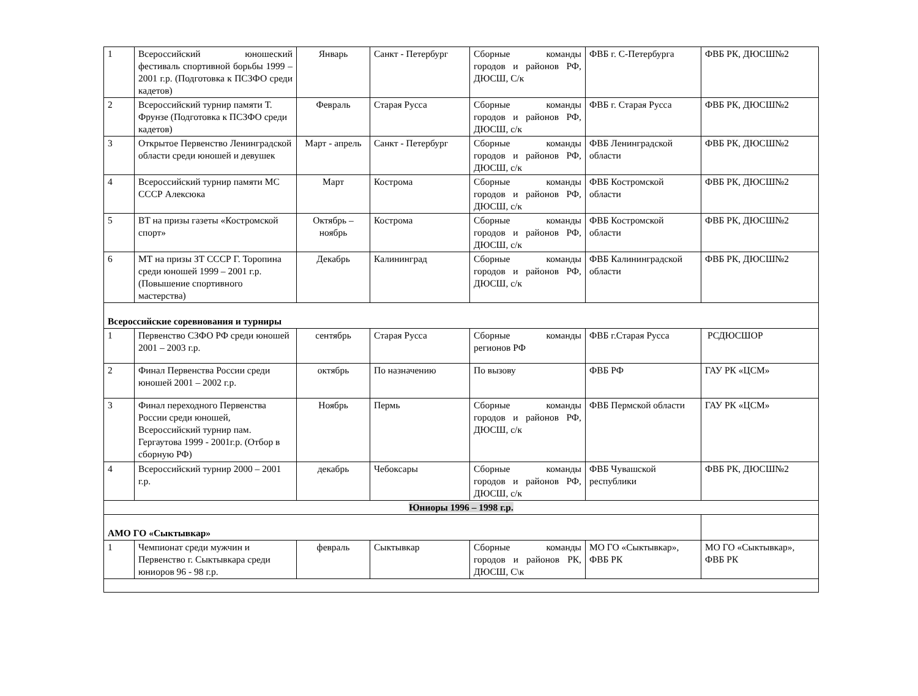| 1 | Всероссийский юношеский фестиваль спортивной борьбы 1999 – 2001 г.р. (Подготовка к ПСЗФО среди кадетов) | Январь | Санкт - Петербург | Сборные команды городов и районов РФ, ДЮСШ, С/к | ФВБ г. С-Петербурга | ФВБ РК, ДЮСШ№2 |
| 2 | Всероссийский турнир памяти Т. Фрунзе (Подготовка к ПСЗФО среди кадетов) | Февраль | Старая Русса | Сборные команды городов и районов РФ, ДЮСШ, с/к | ФВБ г. Старая Русса | ФВБ РК, ДЮСШ№2 |
| 3 | Открытое Первенство Ленинградской области среди юношей и девушек | Март - апрель | Санкт - Петербург | Сборные команды городов и районов РФ, ДЮСШ, с/к | ФВБ Ленинградской области | ФВБ РК, ДЮСШ№2 |
| 4 | Всероссийский турнир памяти МС СССР Алексюка | Март | Кострома | Сборные команды городов и районов РФ, ДЮСШ, с/к | ФВБ Костромской области | ФВБ РК, ДЮСШ№2 |
| 5 | ВТ на призы газеты «Костромской спорт» | Октябрь – ноябрь | Кострома | Сборные команды городов и районов РФ, ДЮСШ, с/к | ФВБ Костромской области | ФВБ РК, ДЮСШ№2 |
| 6 | МТ на призы ЗТ СССР Г. Торопина среди юношей 1999 – 2001 г.р. (Повышение спортивного мастерства) | Декабрь | Калининград | Сборные команды городов и районов РФ, ДЮСШ, с/к | ФВБ Калининградской области | ФВБ РК, ДЮСШ№2 |
| Всероссийские соревнования и турниры | | | | | | |
| 1 | Первенство СЗФО РФ среди юношей 2001 – 2003 г.р. | сентябрь | Старая Русса | Сборные команды регионов РФ | ФВБ г.Старая Русса | РСДЮСШОР |
| 2 | Финал Первенства России среди юношей 2001 – 2002 г.р. | октябрь | По назначению | По вызову | ФВБ РФ | ГАУ РК «ЦСМ» |
| 3 | Финал переходного Первенства России среди юношей, Всероссийский турнир пам. Гергаутова 1999 - 2001г.р. (Отбор в сборную РФ) | Ноябрь | Пермь | Сборные команды городов и районов РФ, ДЮСШ, с/к | ФВБ Пермской области | ГАУ РК «ЦСМ» |
| 4 | Всероссийский турнир 2000 – 2001 г.р. | декабрь | Чебоксары | Сборные команды городов и районов РФ, ДЮСШ, с/к | ФВБ Чувашской республики | ФВБ РК, ДЮСШ№2 |
| Юниоры 1996 – 1998 г.р. | | | | | | |
| АМО ГО «Сыктывкар» | | | | | | |
| 1 | Чемпионат среди мужчин и Первенство г. Сыктывкара среди юниоров 96 - 98 г.р. | февраль | Сыктывкар | Сборные команды городов и районов РК, ДЮСШ, С\к | МО ГО «Сыктывкар», ФВБ РК | МО ГО «Сыктывкар», ФВБ РК |